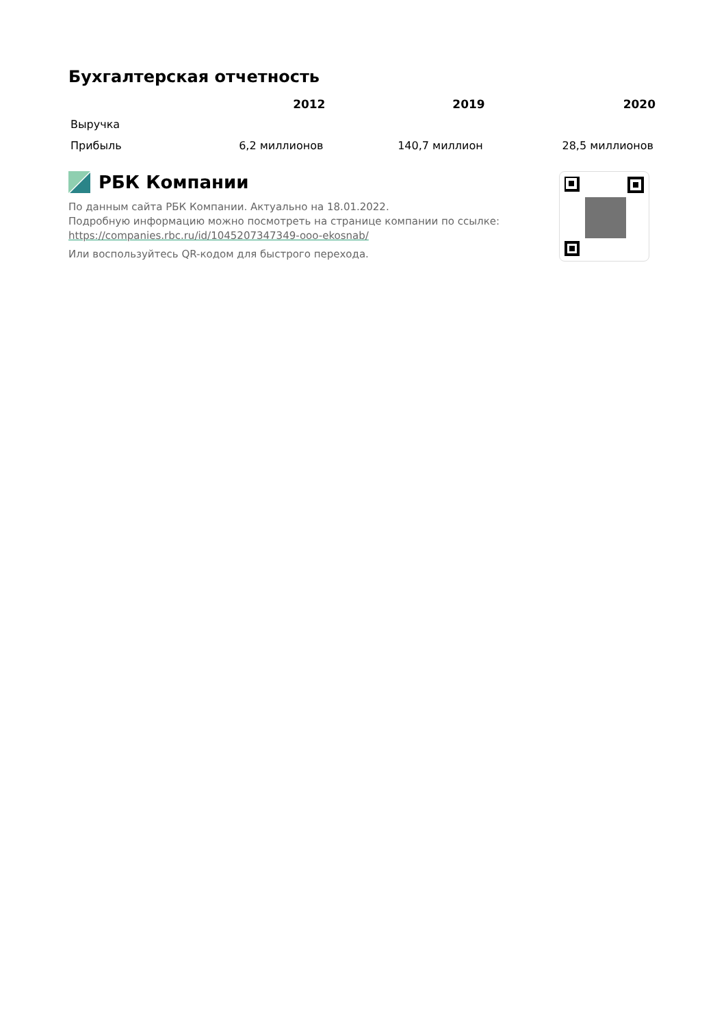Бухгалтерская отчетность
| | 2012 | 2019 | 2020 |
| --- | --- | --- | --- |
| Выручка | | | |
| Прибыль | 6,2 миллионов | 140,7 миллион | 28,5 миллионов |
РБК Компании
По данным сайта РБК Компании. Актуально на 18.01.2022.
Подробную информацию можно посмотреть на странице компании по ссылке:
https://companies.rbc.ru/id/1045207347349-ooo-ekosnab/
Или воспользуйтесь QR-кодом для быстрого перехода.